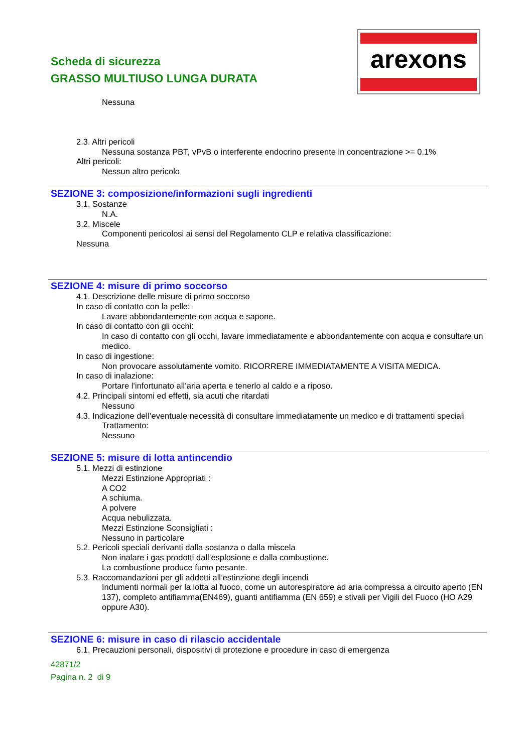Scheda di sicurezza
GRASSO MULTIUSO LUNGA DURATA
arexons
Nessuna
2.3. Altri pericoli
Nessuna sostanza PBT, vPvB o interferente endocrino presente in concentrazione >= 0.1%
Altri pericoli:
Nessun altro pericolo
SEZIONE 3: composizione/informazioni sugli ingredienti
3.1. Sostanze
N.A.
3.2. Miscele
Componenti pericolosi ai sensi del Regolamento CLP e relativa classificazione:
Nessuna
SEZIONE 4: misure di primo soccorso
4.1. Descrizione delle misure di primo soccorso
In caso di contatto con la pelle:
Lavare abbondantemente con acqua e sapone.
In caso di contatto con gli occhi:
In caso di contatto con gli occhi, lavare immediatamente e abbondantemente con acqua e consultare un medico.
In caso di ingestione:
Non provocare assolutamente vomito. RICORRERE IMMEDIATAMENTE A VISITA MEDICA.
In caso di inalazione:
Portare l’infortunato all’aria aperta e tenerlo al caldo e a riposo.
4.2. Principali sintomi ed effetti, sia acuti che ritardati
Nessuno
4.3. Indicazione dell’eventuale necessità di consultare immediatamente un medico e di trattamenti speciali
Trattamento:
Nessuno
SEZIONE 5: misure di lotta antincendio
5.1. Mezzi di estinzione
Mezzi Estinzione Appropriati :
A CO2
A schiuma.
A polvere
Acqua nebulizzata.
Mezzi Estinzione Sconsigliati :
Nessuno in particolare
5.2. Pericoli speciali derivanti dalla sostanza o dalla miscela
Non inalare i gas prodotti dall’esplosione e dalla combustione.
La combustione produce fumo pesante.
5.3. Raccomandazioni per gli addetti all’estinzione degli incendi
Indumenti normali per la lotta al fuoco, come un autorespiratore ad aria compressa a circuito aperto (EN 137), completo antifiamma(EN469), guanti antifiamma (EN 659) e stivali per Vigili del Fuoco (HO A29 oppure A30).
SEZIONE 6: misure in caso di rilascio accidentale
6.1. Precauzioni personali, dispositivi di protezione e procedure in caso di emergenza
42871/2
Pagina n. 2 di 9